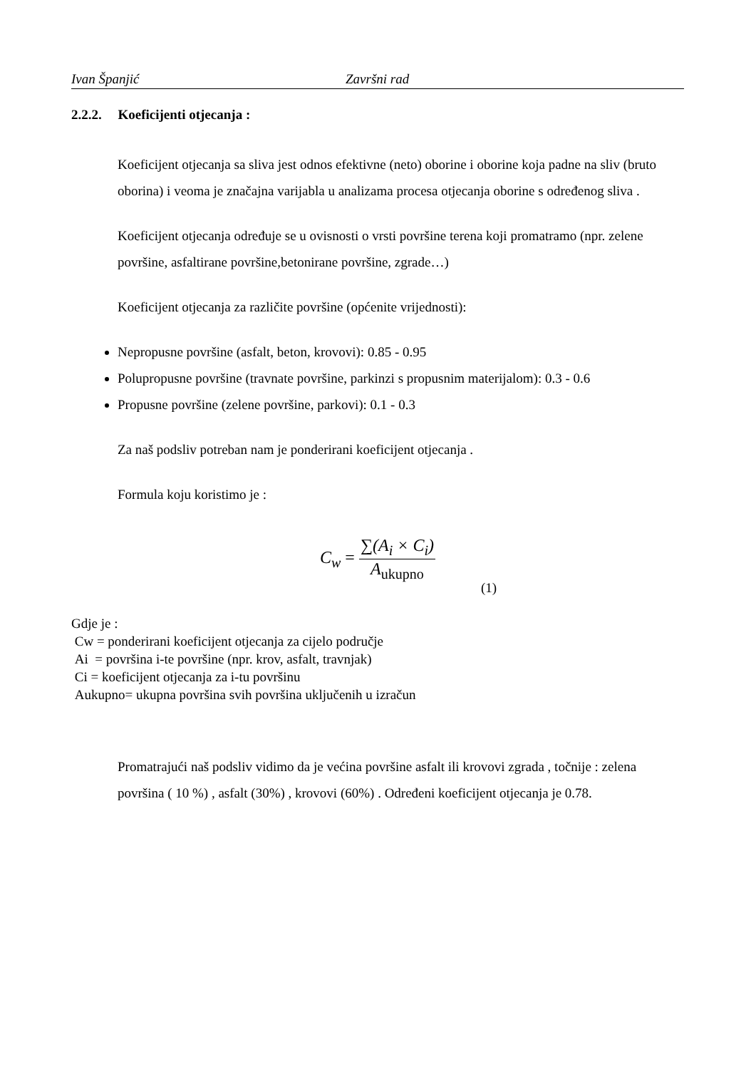Ivan Španjić Završni rad
2.2.2. Koeficijenti otjecanja :
Koeficijent otjecanja sa sliva jest odnos efektivne (neto) oborine i oborine koja padne na sliv (bruto oborina) i veoma je značajna varijabla u analizama procesa otjecanja oborine s određenog sliva .
Koeficijent otjecanja određuje se u ovisnosti o vrsti površine terena koji promatramo (npr. zelene površine, asfaltirane površine,betonirane površine, zgrade…)
Koeficijent otjecanja za različite površine (općenite vrijednosti):
Nepropusne površine (asfalt, beton, krovovi): 0.85 - 0.95
Polupropusne površine (travnate površine, parkinzi s propusnim materijalom): 0.3 - 0.6
Propusne površine (zelene površine, parkovi): 0.1 - 0.3
Za naš podsliv potreban nam je ponderirani koeficijent otjecanja .
Formula koju koristimo je :
C<sub>w</sub> =
∑(A<sub>i</sub> × C<sub>i</sub>)
A<sub>ukupno</sub>
(1)
Gdje je :
Cw = ponderirani koeficijent otjecanja za cijelo područje
Ai = površina i-te površine (npr. krov, asfalt, travnjak)
Ci = koeficijent otjecanja za i-tu površinu
Aukupno= ukupna površina svih površina uključenih u izračun
Promatrajući naš podsliv vidimo da je većina površine asfalt ili krovovi zgrada , točnije : zelena površina ( 10 %) , asfalt (30%) , krovovi (60%) . Određeni koeficijent otjecanja je 0.78.